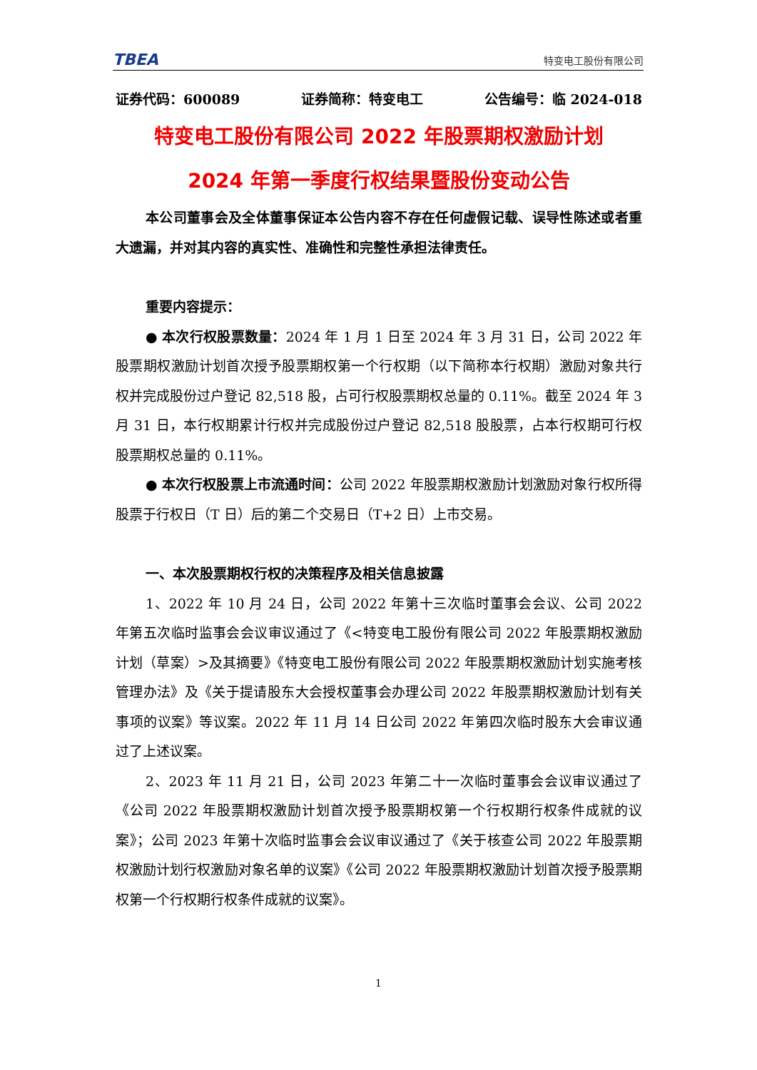TBEA 特变电工股份有限公司
证券代码：600089 证券简称：特变电工 公告编号：临 2024-018
特变电工股份有限公司 2022 年股票期权激励计划
2024 年第一季度行权结果暨股份变动公告
本公司董事会及全体董事保证本公告内容不存在任何虚假记载、误导性陈述或者重大遗漏，并对其内容的真实性、准确性和完整性承担法律责任。
重要内容提示：
● 本次行权股票数量：2024 年 1 月 1 日至 2024 年 3 月 31 日，公司 2022 年股票期权激励计划首次授予股票期权第一个行权期（以下简称本行权期）激励对象共行权并完成股份过户登记 82,518 股，占可行权股票期权总量的 0.11%。截至 2024 年 3 月 31 日，本行权期累计行权并完成股份过户登记 82,518 股股票，占本行权期可行权股票期权总量的 0.11%。
● 本次行权股票上市流通时间：公司 2022 年股票期权激励计划激励对象行权所得股票于行权日（T 日）后的第二个交易日（T+2 日）上市交易。
一、本次股票期权行权的决策程序及相关信息披露
1、2022 年 10 月 24 日，公司 2022 年第十三次临时董事会会议、公司 2022 年第五次临时监事会会议审议通过了《<特变电工股份有限公司 2022 年股票期权激励计划（草案）>及其摘要》《特变电工股份有限公司 2022 年股票期权激励计划实施考核管理办法》及《关于提请股东大会授权董事会办理公司 2022 年股票期权激励计划有关事项的议案》等议案。2022 年 11 月 14 日公司 2022 年第四次临时股东大会审议通过了上述议案。
2、2023 年 11 月 21 日，公司 2023 年第二十一次临时董事会会议审议通过了《公司 2022 年股票期权激励计划首次授予股票期权第一个行权期行权条件成就的议案》；公司 2023 年第十次临时监事会会议审议通过了《关于核查公司 2022 年股票期权激励计划行权激励对象名单的议案》《公司 2022 年股票期权激励计划首次授予股票期权第一个行权期行权条件成就的议案》。
1